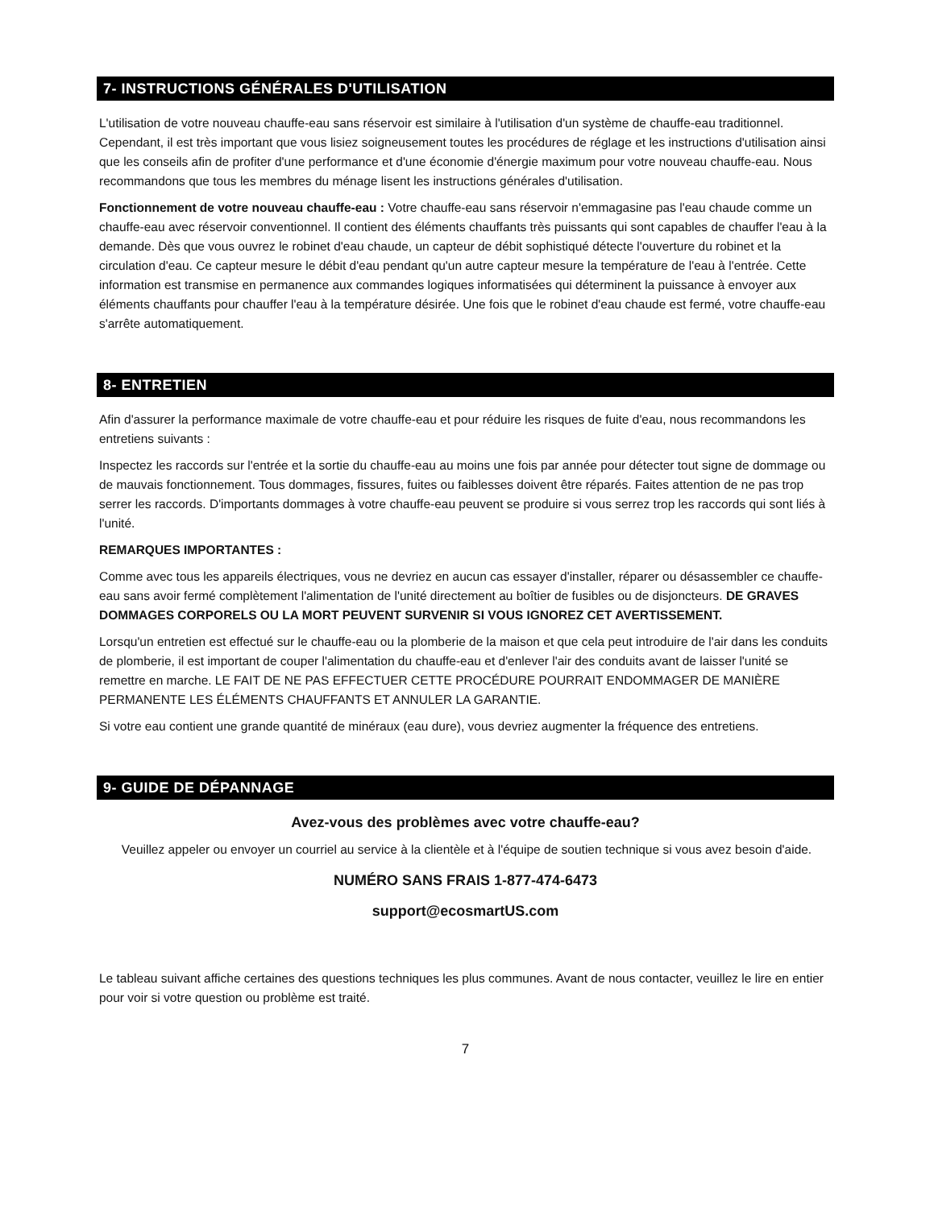7- INSTRUCTIONS GÉNÉRALES D'UTILISATION
L'utilisation de votre nouveau chauffe-eau sans réservoir est similaire à l'utilisation d'un système de chauffe-eau traditionnel. Cependant, il est très important que vous lisiez soigneusement toutes les procédures de réglage et les instructions d'utilisation ainsi que les conseils afin de profiter d'une performance et d'une économie d'énergie maximum pour votre nouveau chauffe-eau. Nous recommandons que tous les membres du ménage lisent les instructions générales d'utilisation.
Fonctionnement de votre nouveau chauffe-eau : Votre chauffe-eau sans réservoir n'emmagasine pas l'eau chaude comme un chauffe-eau avec réservoir conventionnel. Il contient des éléments chauffants très puissants qui sont capables de chauffer l'eau à la demande. Dès que vous ouvrez le robinet d'eau chaude, un capteur de débit sophistiqué détecte l'ouverture du robinet et la circulation d'eau. Ce capteur mesure le débit d'eau pendant qu'un autre capteur mesure la température de l'eau à l'entrée. Cette information est transmise en permanence aux commandes logiques informatisées qui déterminent la puissance à envoyer aux éléments chauffants pour chauffer l'eau à la température désirée. Une fois que le robinet d'eau chaude est fermé, votre chauffe-eau s'arrête automatiquement.
8- ENTRETIEN
Afin d'assurer la performance maximale de votre chauffe-eau et pour réduire les risques de fuite d'eau, nous recommandons les entretiens suivants :
Inspectez les raccords sur l'entrée et la sortie du chauffe-eau au moins une fois par année pour détecter tout signe de dommage ou de mauvais fonctionnement. Tous dommages, fissures, fuites ou faiblesses doivent être réparés. Faites attention de ne pas trop serrer les raccords. D'importants dommages à votre chauffe-eau peuvent se produire si vous serrez trop les raccords qui sont liés à l'unité.
REMARQUES IMPORTANTES :
Comme avec tous les appareils électriques, vous ne devriez en aucun cas essayer d'installer, réparer ou désassembler ce chauffe-eau sans avoir fermé complètement l'alimentation de l'unité directement au boîtier de fusibles ou de disjoncteurs. DE GRAVES DOMMAGES CORPORELS OU LA MORT PEUVENT SURVENIR SI VOUS IGNOREZ CET AVERTISSEMENT.
Lorsqu'un entretien est effectué sur le chauffe-eau ou la plomberie de la maison et que cela peut introduire de l'air dans les conduits de plomberie, il est important de couper l'alimentation du chauffe-eau et d'enlever l'air des conduits avant de laisser l'unité se remettre en marche. LE FAIT DE NE PAS EFFECTUER CETTE PROCÉDURE POURRAIT ENDOMMAGER DE MANIÈRE PERMANENTE LES ÉLÉMENTS CHAUFFANTS ET ANNULER LA GARANTIE.
Si votre eau contient une grande quantité de minéraux (eau dure), vous devriez augmenter la fréquence des entretiens.
9- GUIDE DE DÉPANNAGE
Avez-vous des problèmes avec votre chauffe-eau?
Veuillez appeler ou envoyer un courriel au service à la clientèle et à l'équipe de soutien technique si vous avez besoin d'aide.
NUMÉRO SANS FRAIS 1-877-474-6473
support@ecosmartUS.com
Le tableau suivant affiche certaines des questions techniques les plus communes. Avant de nous contacter, veuillez le lire en entier pour voir si votre question ou problème est traité.
7